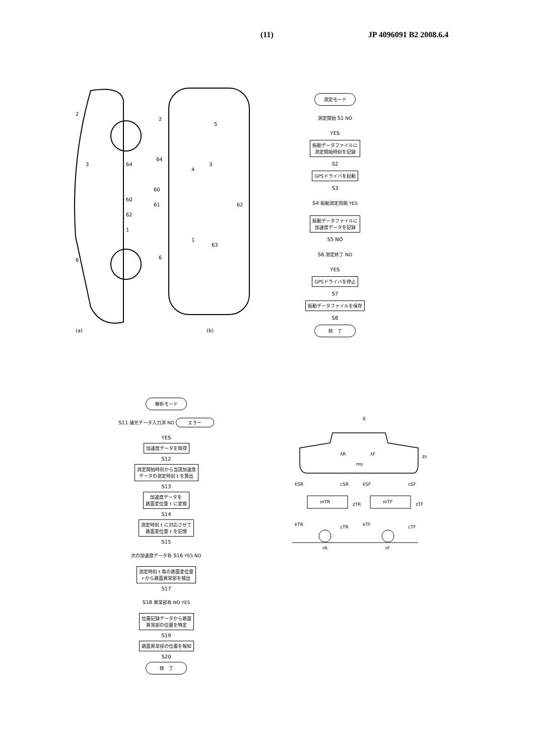(11) JP 4096091 B2 2008.6.4
(a)
(b)
2
3
64
60
62
1
6
2
5
64
3
4
60
61
62
1
63
6
測定モード
測定開始 S1 NO
YES
振動データファイルに
測定開始時刻を記録
S2
GPSドライバを起動
S3
S4 振動測定周期 YES
振動データファイルに
加速度データを記録
S5 NO
S6 測定終了 NO
YES
GPSドライバを停止
S7
振動データファイルを保存
S8
終　了
解析モード
S11 諸元データ入力済 NO エラー
YES
加速度データを取得
S12
測定開始時刻から当該加速度
データの測定時刻 t を算出
S13
加速度データを
路面変位量 r に変換
S14
測定時刻 t に対応させて
路面変位量 r を記憶
S15
次の加速度データ有 S16 YES NO
測定時刻 t 毎の路面変位量
r から路面異常部を検出
S17
S18 異常部有 NO YES
位置記録データから路面
異常部の位置を特定
S19
路面異常部の位置を報知
S20
終　了
6
λR
λF
ms
zs
kSR
cSR
kSF
cSF
mTR
zTR
mTF
zTF
kTR
cTR
kTF
cTF
rR
rF